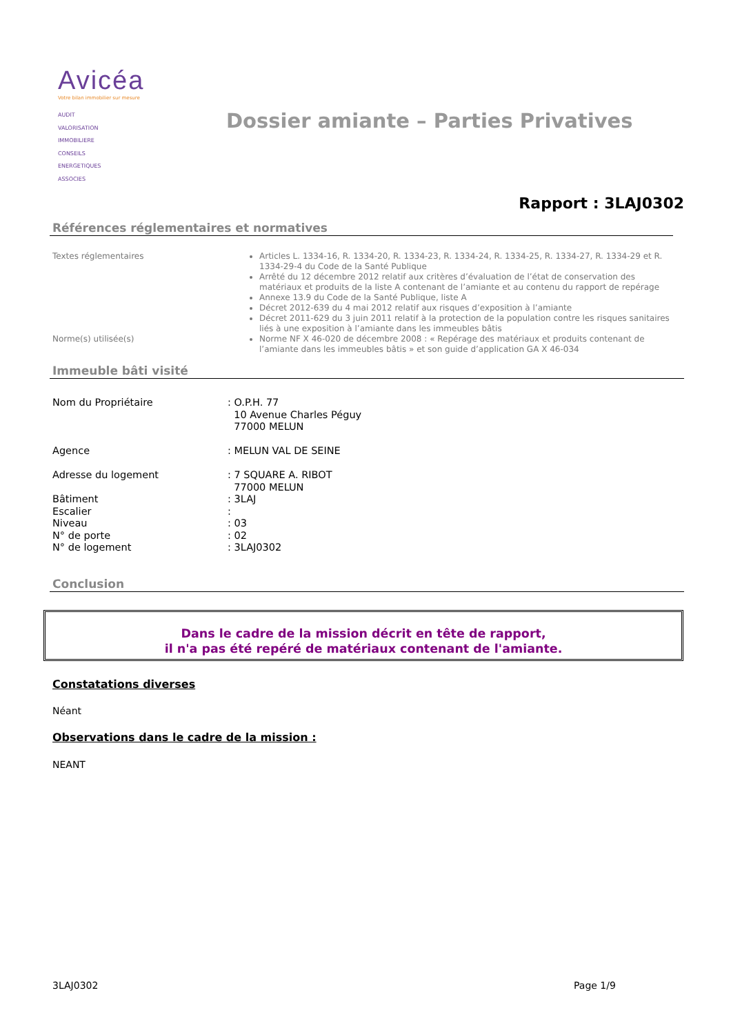Avicéa
Votre bilan immobilier sur mesure
AUDIT
VALORISATION
IMMOBILIERE
CONSEILS
ENERGETIQUES
ASSOCIES
Dossier amiante – Parties Privatives
Rapport : 3LAJ0302
Références réglementaires et normatives
| Textes réglementaires | Articles L. 1334-16, R. 1334-20, R. 1334-23, R. 1334-24, R. 1334-25, R. 1334-27, R. 1334-29 et R. 1334-29-4 du Code de la Santé Publique Arrêté du 12 décembre 2012 relatif aux critères d’évaluation de l’état de conservation des matériaux et produits de la liste A contenant de l’amiante et au contenu du rapport de repérage Annexe 13.9 du Code de la Santé Publique, liste A Décret 2012-639 du 4 mai 2012 relatif aux risques d’exposition à l’amiante Décret 2011-629 du 3 juin 2011 relatif à la protection de la population contre les risques sanitaires liés à une exposition à l’amiante dans les immeubles bâtis |
| Norme(s) utilisée(s) | Norme NF X 46-020 de décembre 2008 : « Repérage des matériaux et produits contenant de l’amiante dans les immeubles bâtis » et son guide d’application GA X 46-034 |
Immeuble bâti visité
| Nom du Propriétaire | : O.P.H. 77 10 Avenue Charles Péguy 77000 MELUN |
| Agence | : MELUN VAL DE SEINE |
| Adresse du logement | : 7 SQUARE A. RIBOT 77000 MELUN |
| Bâtiment | : 3LAJ |
| Escalier | : |
| Niveau | : 03 |
| N° de porte | : 02 |
| N° de logement | : 3LAJ0302 |
Conclusion
Dans le cadre de la mission décrit en tête de rapport,
il n'a pas été repéré de matériaux contenant de l'amiante.
Constatations diverses
Néant
Observations dans le cadre de la mission :
NEANT
3LAJ0302 Page 1/9